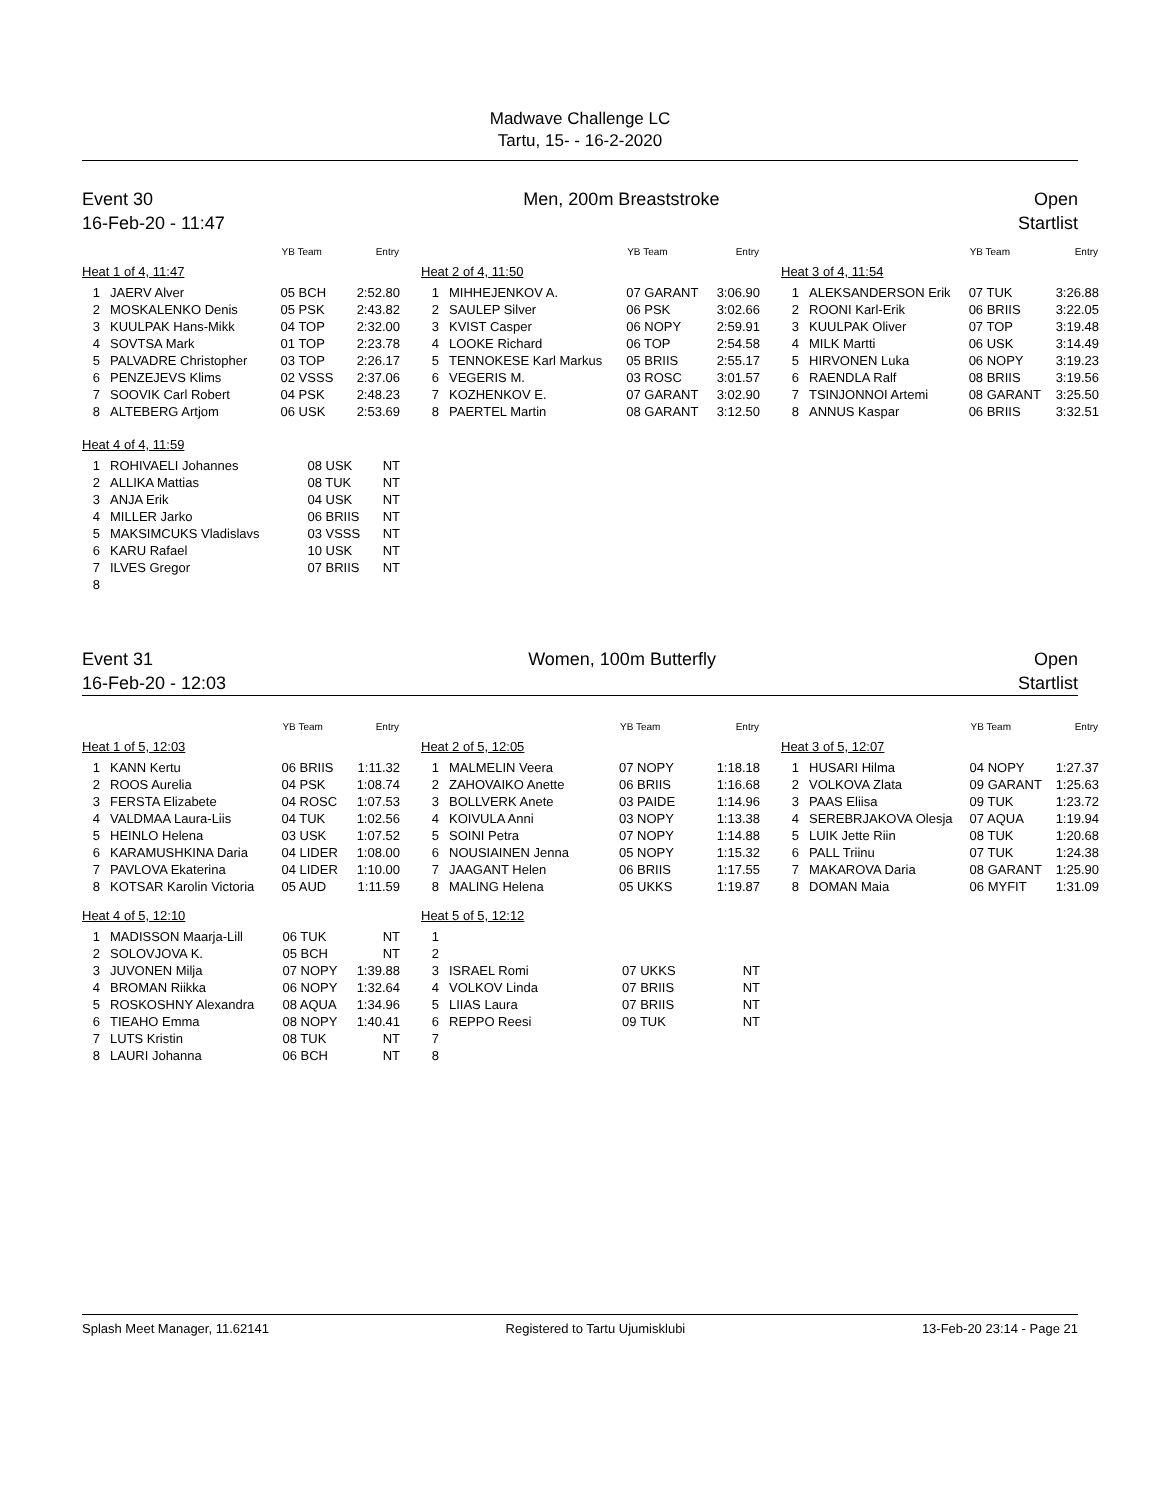Madwave Challenge LC
Tartu, 15- - 16-2-2020
Event 30
16-Feb-20 - 11:47
Men, 200m Breaststroke Open
Startlist
| | | YB Team | Entry |
| --- | --- | --- | --- |
| Heat 1 of 4, 11:47 | | | |
| 1 | JAERV Alver | 05 BCH | 2:52.80 |
| 2 | MOSKALENKO Denis | 05 PSK | 2:43.82 |
| 3 | KUULPAK Hans-Mikk | 04 TOP | 2:32.00 |
| 4 | SOVTSA Mark | 01 TOP | 2:23.78 |
| 5 | PALVADRE Christopher | 03 TOP | 2:26.17 |
| 6 | PENZEJEVS Klims | 02 VSSS | 2:37.06 |
| 7 | SOOVIK Carl Robert | 04 PSK | 2:48.23 |
| 8 | ALTEBERG Artjom | 06 USK | 2:53.69 |
| | | YB Team | Entry |
| --- | --- | --- | --- |
| Heat 2 of 4, 11:50 | | | |
| 1 | MIHHEJENKOV A. | 07 GARANT | 3:06.90 |
| 2 | SAULEP Silver | 06 PSK | 3:02.66 |
| 3 | KVIST Casper | 06 NOPY | 2:59.91 |
| 4 | LOOKE Richard | 06 TOP | 2:54.58 |
| 5 | TENNOKESE Karl Markus | 05 BRIIS | 2:55.17 |
| 6 | VEGERIS M. | 03 ROSC | 3:01.57 |
| 7 | KOZHENKOV E. | 07 GARANT | 3:02.90 |
| 8 | PAERTEL Martin | 08 GARANT | 3:12.50 |
| | | YB Team | Entry |
| --- | --- | --- | --- |
| Heat 3 of 4, 11:54 | | | |
| 1 | ALEKSANDERSON Erik | 07 TUK | 3:26.88 |
| 2 | ROONI Karl-Erik | 06 BRIIS | 3:22.05 |
| 3 | KUULPAK Oliver | 07 TOP | 3:19.48 |
| 4 | MILK Martti | 06 USK | 3:14.49 |
| 5 | HIRVONEN Luka | 06 NOPY | 3:19.23 |
| 6 | RAENDLA Ralf | 08 BRIIS | 3:19.56 |
| 7 | TSINJONNOI Artemi | 08 GARANT | 3:25.50 |
| 8 | ANNUS Kaspar | 06 BRIIS | 3:32.51 |
| Heat 4 of 4, 11:59 | | | |
| 1 | ROHIVAELI Johannes | 08 USK | NT |
| 2 | ALLIKA Mattias | 08 TUK | NT |
| 3 | ANJA Erik | 04 USK | NT |
| 4 | MILLER Jarko | 06 BRIIS | NT |
| 5 | MAKSIMCUKS Vladislavs | 03 VSSS | NT |
| 6 | KARU Rafael | 10 USK | NT |
| 7 | ILVES Gregor | 07 BRIIS | NT |
| 8 | | | |
Event 31
16-Feb-20 - 12:03
Women, 100m Butterfly Open
Startlist
| | | YB Team | Entry |
| --- | --- | --- | --- |
| Heat 1 of 5, 12:03 | | | |
| 1 | KANN Kertu | 06 BRIIS | 1:11.32 |
| 2 | ROOS Aurelia | 04 PSK | 1:08.74 |
| 3 | FERSTA Elizabete | 04 ROSC | 1:07.53 |
| 4 | VALDMAA Laura-Liis | 04 TUK | 1:02.56 |
| 5 | HEINLO Helena | 03 USK | 1:07.52 |
| 6 | KARAMUSHKINA Daria | 04 LIDER | 1:08.00 |
| 7 | PAVLOVA Ekaterina | 04 LIDER | 1:10.00 |
| 8 | KOTSAR Karolin Victoria | 05 AUD | 1:11.59 |
| | | YB Team | Entry |
| --- | --- | --- | --- |
| Heat 2 of 5, 12:05 | | | |
| 1 | MALMELIN Veera | 07 NOPY | 1:18.18 |
| 2 | ZAHOVAIKO Anette | 06 BRIIS | 1:16.68 |
| 3 | BOLLVERK Anete | 03 PAIDE | 1:14.96 |
| 4 | KOIVULA Anni | 03 NOPY | 1:13.38 |
| 5 | SOINI Petra | 07 NOPY | 1:14.88 |
| 6 | NOUSIAINEN Jenna | 05 NOPY | 1:15.32 |
| 7 | JAAGANT Helen | 06 BRIIS | 1:17.55 |
| 8 | MALING Helena | 05 UKKS | 1:19.87 |
| | | YB Team | Entry |
| --- | --- | --- | --- |
| Heat 3 of 5, 12:07 | | | |
| 1 | HUSARI Hilma | 04 NOPY | 1:27.37 |
| 2 | VOLKOVA Zlata | 09 GARANT | 1:25.63 |
| 3 | PAAS Eliisa | 09 TUK | 1:23.72 |
| 4 | SEREBRJAKOVA Olesja | 07 AQUA | 1:19.94 |
| 5 | LUIK Jette Riin | 08 TUK | 1:20.68 |
| 6 | PALL Triinu | 07 TUK | 1:24.38 |
| 7 | MAKAROVA Daria | 08 GARANT | 1:25.90 |
| 8 | DOMAN Maia | 06 MYFIT | 1:31.09 |
| Heat 4 of 5, 12:10 | | | |
| 1 | MADISSON Maarja-Lill | 06 TUK | NT |
| 2 | SOLOVJOVA K. | 05 BCH | NT |
| 3 | JUVONEN Milja | 07 NOPY | 1:39.88 |
| 4 | BROMAN Riikka | 06 NOPY | 1:32.64 |
| 5 | ROSKOSHNY Alexandra | 08 AQUA | 1:34.96 |
| 6 | TIEAHO Emma | 08 NOPY | 1:40.41 |
| 7 | LUTS Kristin | 08 TUK | NT |
| 8 | LAURI Johanna | 06 BCH | NT |
| Heat 5 of 5, 12:12 | | | |
| 1 | | | |
| 2 | | | |
| 3 | ISRAEL Romi | 07 UKKS | NT |
| 4 | VOLKOV Linda | 07 BRIIS | NT |
| 5 | LIIAS Laura | 07 BRIIS | NT |
| 6 | REPPO Reesi | 09 TUK | NT |
| 7 | | | |
| 8 | | | |
Splash Meet Manager, 11.62141 Registered to Tartu Ujumisklubi 13-Feb-20 23:14 - Page 21